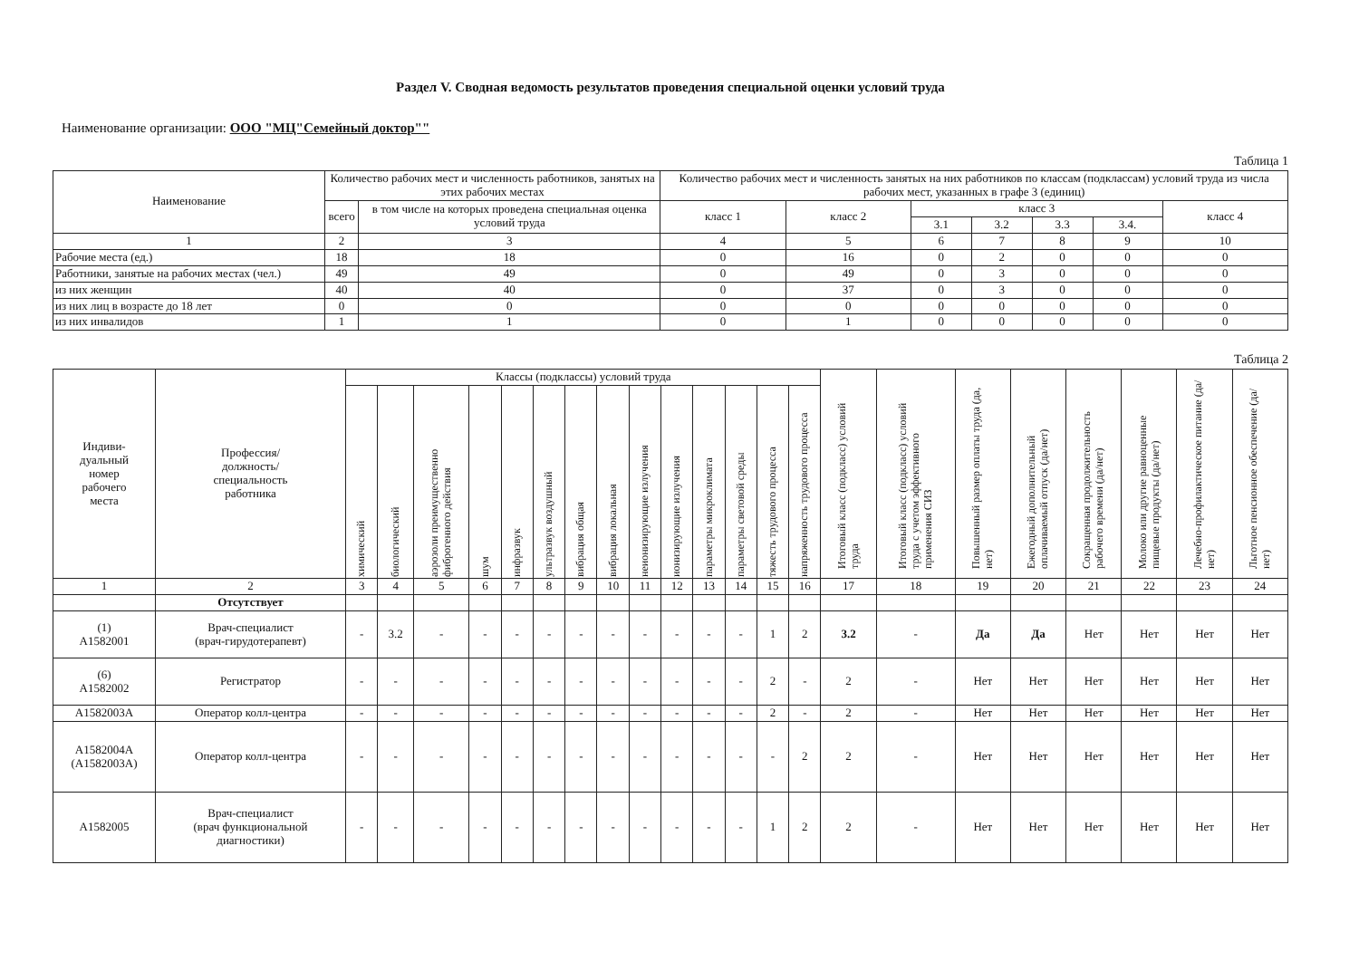Раздел V. Сводная ведомость результатов проведения специальной оценки условий труда
Наименование организации: ООО "МЦ"Семейный доктор""
Таблица 1
| Наименование | Количество рабочих мест и численность работников, занятых на этих рабочих местах | | Количество рабочих мест и численность занятых на них работников по классам (подклассам) условий труда из числа рабочих мест, указанных в графе 3 (единиц) | | | | | | |
| --- | --- | --- | --- | --- | --- | --- | --- | --- | --- |
| | всего | в том числе на которых проведена специальная оценка условий труда | класс 1 | класс 2 | класс 3 | | | | класс 4 |
| | | | | | 3.1 | 3.2 | 3.3 | 3.4. | |
| 1 | 2 | 3 | 4 | 5 | 6 | 7 | 8 | 9 | 10 |
| Рабочие места (ед.) | 18 | 18 | 0 | 16 | 0 | 2 | 0 | 0 | 0 |
| Работники, занятые на рабочих местах (чел.) | 49 | 49 | 0 | 49 | 0 | 3 | 0 | 0 | 0 |
| из них женщин | 40 | 40 | 0 | 37 | 0 | 3 | 0 | 0 | 0 |
| из них лиц в возрасте до 18 лет | 0 | 0 | 0 | 0 | 0 | 0 | 0 | 0 | 0 |
| из них инвалидов | 1 | 1 | 0 | 1 | 0 | 0 | 0 | 0 | 0 |
Таблица 2
| Индиви- дуальный номер рабочего места | Профессия/ должность/ специальность работника | Классы (подклассы) условий труда | | | | | | | | | | | | | | Итоговый класс (подкласс) условий труда | Итоговый класс (подкласс) условий труда с учетом эффективного применения СИЗ | Повышенный размер оплаты труда (да, нет) | Ежегодный дополнительный оплачиваемый отпуск (да/нет) | Сокращенная продолжительность рабочего времени (да/нет) | Молоко или другие равноценные пищевые продукты (да/нет) | Лечебно-профилактическое питание (да/нет) | Льготное пенсионное обеспечение (да/нет) |
| --- | --- | --- | --- | --- | --- | --- | --- | --- | --- | --- | --- | --- | --- | --- | --- | --- | --- | --- | --- | --- | --- | --- | --- |
| | | химический | биологический | аэрозоли преимущественно фиброгенного действия | шум | инфразвук | ультразвук воздушный | вибрация общая | вибрация локальная | неионизирующие излучения | ионизирующие излучения | параметры микроклимата | параметры световой среды | тяжесть трудового процесса | напряженность трудового процесса | | | | | | | | |
| 1 | 2 | 3 | 4 | 5 | 6 | 7 | 8 | 9 | 10 | 11 | 12 | 13 | 14 | 15 | 16 | 17 | 18 | 19 | 20 | 21 | 22 | 23 | 24 |
| | Отсутствует | | | | | | | | | | | | | | | | | | | | | | |
| (1) А1582001 | Врач-специалист (врач-гирудотерапевт) | - | 3.2 | - | - | - | - | - | - | - | - | - | - | 1 | 2 | 3.2 | - | Да | Да | Нет | Нет | Нет | Нет |
| (6) А1582002 | Регистратор | - | - | - | - | - | - | - | - | - | - | - | - | 2 | - | 2 | - | Нет | Нет | Нет | Нет | Нет | Нет |
| А1582003А | Оператор колл-центра | - | - | - | - | - | - | - | - | - | - | - | - | 2 | - | 2 | - | Нет | Нет | Нет | Нет | Нет | Нет |
| А1582004А (А1582003А) | Оператор колл-центра | - | - | - | - | - | - | - | - | - | - | - | - | - | 2 | 2 | - | Нет | Нет | Нет | Нет | Нет | Нет |
| А1582005 | Врач-специалист (врач функциональной диагностики) | - | - | - | - | - | - | - | - | - | - | - | - | 1 | 2 | 2 | - | Нет | Нет | Нет | Нет | Нет | Нет |